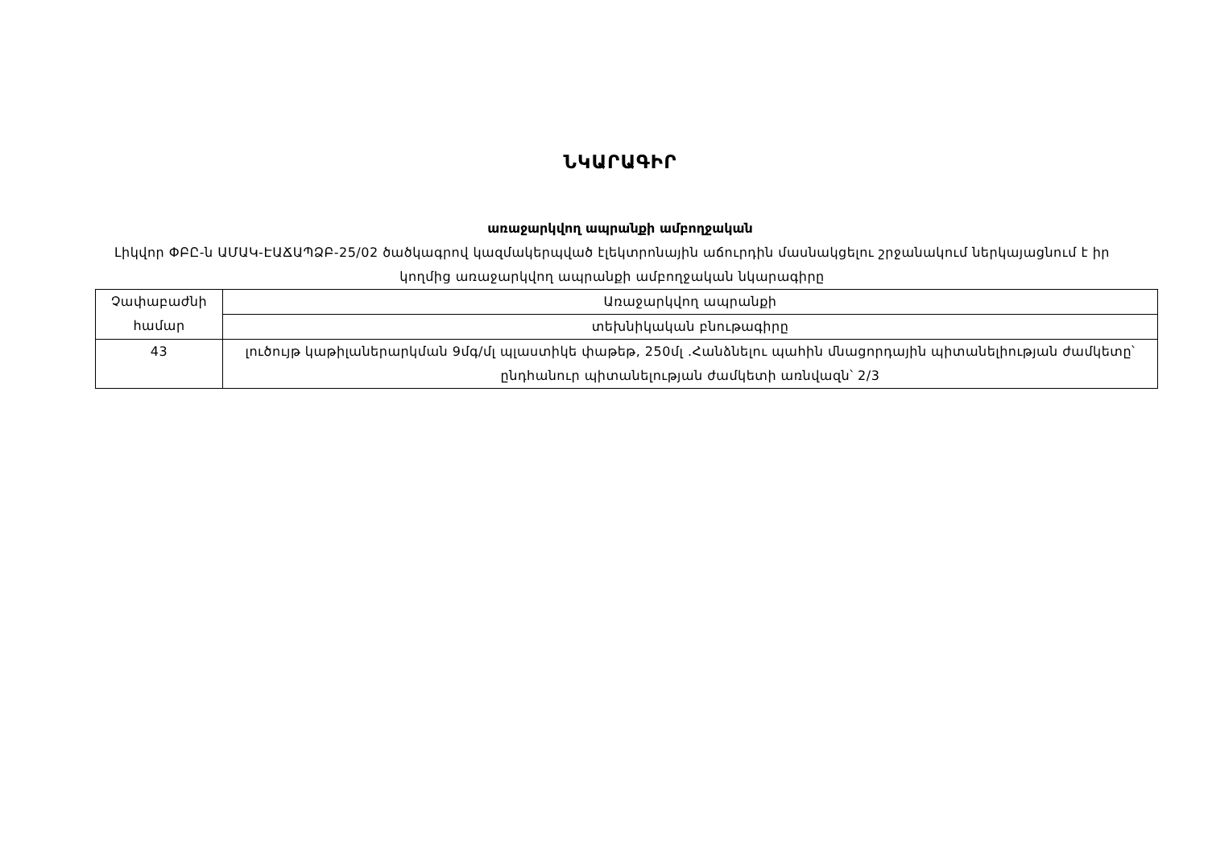ՆԿԱՐԱԳԻՐ
առաջարկվող ապրանքի ամբողջական
Լիկվոր ՓԲԸ-ն ԱՄԱԿ-ԷԱՃԱՊՁԲ-25/02 ծածկագրով կազմակերպված էլեկտրոնային աճուրդին մասնակցելու շրջանակում ներկայացնում է իր կողմից առաջարկվող ապրանքի ամբողջական նկարագիրը
| Չափաբաժնի համար | Առաջարկվող ապրանքի |
| | տեխնիկական բնութագիրը |
| 43 | լուծույթ կաթիլաներարկման 9մգ/մլ պլաստիկե փաթեթ, 250մլ .Հանձնելու պահին մնացորդային պիտանելիության ժամկետը՝ ընդհանուր պիտանելության ժամկետի առնվազն՝ 2/3 |